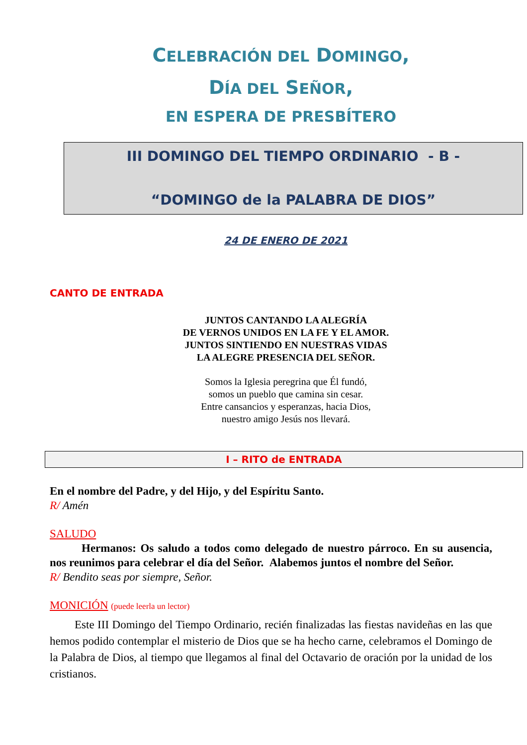CELEBRACIÓN DEL DOMINGO,
DÍA DEL SEÑOR,
EN ESPERA DE PRESBÍTERO
III DOMINGO DEL TIEMPO ORDINARIO - B -
“DOMINGO de la PALABRA DE DIOS”
24 DE ENERO DE 2021
CANTO DE ENTRADA
JUNTOS CANTANDO LA ALEGRÍA
DE VERNOS UNIDOS EN LA FE Y EL AMOR.
JUNTOS SINTIENDO EN NUESTRAS VIDAS
LA ALEGRE PRESENCIA DEL SEÑOR.
Somos la Iglesia peregrina que Él fundó,
somos un pueblo que camina sin cesar.
Entre cansancios y esperanzas, hacia Dios,
nuestro amigo Jesús nos llevará.
I – RITO de ENTRADA
En el nombre del Padre, y del Hijo, y del Espíritu Santo.
R/ Amén
SALUDO
Hermanos: Os saludo a todos como delegado de nuestro párroco. En su ausencia, nos reunimos para celebrar el día del Señor. Alabemos juntos el nombre del Señor.
R/ Bendito seas por siempre, Señor.
MONICIÓN (puede leerla un lector)
Este III Domingo del Tiempo Ordinario, recién finalizadas las fiestas navideñas en las que hemos podido contemplar el misterio de Dios que se ha hecho carne, celebramos el Domingo de la Palabra de Dios, al tiempo que llegamos al final del Octavario de oración por la unidad de los cristianos.